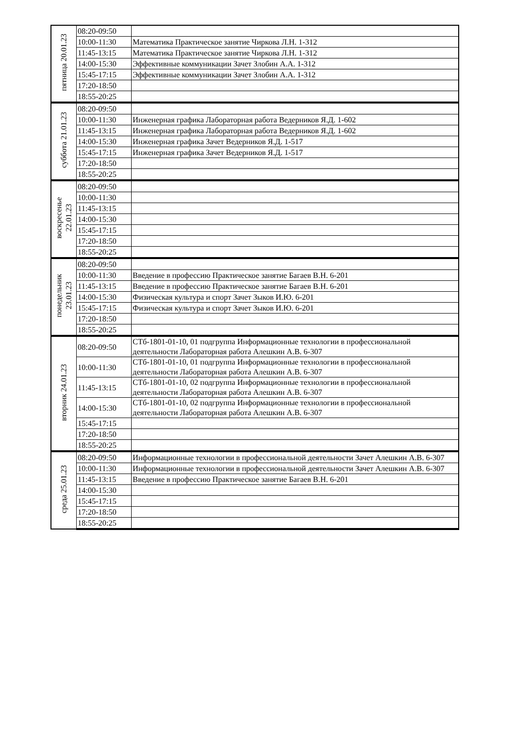| пятница 20.01.23 | 08:20-09:50 | |
| | 10:00-11:30 | Математика Практическое занятие Чиркова Л.Н. 1-312 |
| | 11:45-13:15 | Математика Практическое занятие Чиркова Л.Н. 1-312 |
| | 14:00-15:30 | Эффективные коммуникации Зачет Злобин А.А. 1-312 |
| | 15:45-17:15 | Эффективные коммуникации Зачет Злобин А.А. 1-312 |
| | 17:20-18:50 | |
| | 18:55-20:25 | |
| суббота 21.01.23 | 08:20-09:50 | |
| | 10:00-11:30 | Инженерная графика Лабораторная работа Ведерников Я.Д. 1-602 |
| | 11:45-13:15 | Инженерная графика Лабораторная работа Ведерников Я.Д. 1-602 |
| | 14:00-15:30 | Инженерная графика Зачет Ведерников Я.Д. 1-517 |
| | 15:45-17:15 | Инженерная графика Зачет Ведерников Я.Д. 1-517 |
| | 17:20-18:50 | |
| | 18:55-20:25 | |
| воскресенье 22.01.23 | 08:20-09:50 | |
| | 10:00-11:30 | |
| | 11:45-13:15 | |
| | 14:00-15:30 | |
| | 15:45-17:15 | |
| | 17:20-18:50 | |
| | 18:55-20:25 | |
| понедельник 23.01.23 | 08:20-09:50 | |
| | 10:00-11:30 | Введение в профессию Практическое занятие Багаев В.Н. 6-201 |
| | 11:45-13:15 | Введение в профессию Практическое занятие Багаев В.Н. 6-201 |
| | 14:00-15:30 | Физическая культура и спорт Зачет Зыков И.Ю. 6-201 |
| | 15:45-17:15 | Физическая культура и спорт Зачет Зыков И.Ю. 6-201 |
| | 17:20-18:50 | |
| | 18:55-20:25 | |
| вторник 24.01.23 | 08:20-09:50 | СТб-1801-01-10, 01 подгруппа Информационные технологии в профессиональной деятельности Лабораторная работа Алешкин А.В. 6-307 |
| | 10:00-11:30 | СТб-1801-01-10, 01 подгруппа Информационные технологии в профессиональной деятельности Лабораторная работа Алешкин А.В. 6-307 |
| | 11:45-13:15 | СТб-1801-01-10, 02 подгруппа Информационные технологии в профессиональной деятельности Лабораторная работа Алешкин А.В. 6-307 |
| | 14:00-15:30 | СТб-1801-01-10, 02 подгруппа Информационные технологии в профессиональной деятельности Лабораторная работа Алешкин А.В. 6-307 |
| | 15:45-17:15 | |
| | 17:20-18:50 | |
| | 18:55-20:25 | |
| среда 25.01.23 | 08:20-09:50 | Информационные технологии в профессиональной деятельности Зачет Алешкин А.В. 6-307 |
| | 10:00-11:30 | Информационные технологии в профессиональной деятельности Зачет Алешкин А.В. 6-307 |
| | 11:45-13:15 | Введение в профессию Практическое занятие Багаев В.Н. 6-201 |
| | 14:00-15:30 | |
| | 15:45-17:15 | |
| | 17:20-18:50 | |
| | 18:55-20:25 | |